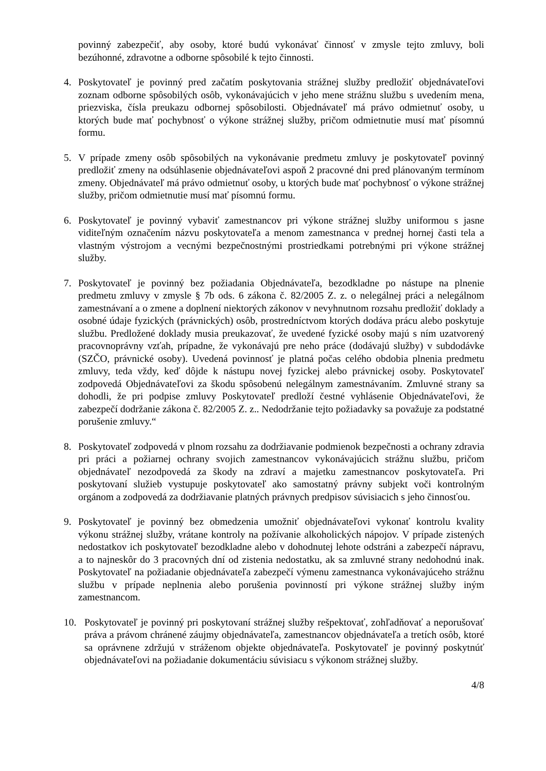povinný zabezpečiť, aby osoby, ktoré budú vykonávať činnosť v zmysle tejto zmluvy, boli bezúhonné, zdravotne a odborne spôsobilé k tejto činnosti.
4. Poskytovateľ je povinný pred začatím poskytovania strážnej služby predložiť objednávateľovi zoznam odborne spôsobilých osôb, vykonávajúcich v jeho mene strážnu službu s uvedením mena, priezviska, čísla preukazu odbornej spôsobilosti. Objednávateľ má právo odmietnuť osoby, u ktorých bude mať pochybnosť o výkone strážnej služby, pričom odmietnutie musí mať písomnú formu.
5. V prípade zmeny osôb spôsobilých na vykonávanie predmetu zmluvy je poskytovateľ povinný predložiť zmeny na odsúhlasenie objednávateľovi aspoň 2 pracovné dni pred plánovaným termínom zmeny. Objednávateľ má právo odmietnuť osoby, u ktorých bude mať pochybnosť o výkone strážnej služby, pričom odmietnutie musí mať písomnú formu.
6. Poskytovateľ je povinný vybaviť zamestnancov pri výkone strážnej služby uniformou s jasne viditeľným označením názvu poskytovateľa a menom zamestnanca v prednej hornej časti tela a vlastným výstrojom a vecnými bezpečnostnými prostriedkami potrebnými pri výkone strážnej služby.
7. Poskytovateľ je povinný bez požiadania Objednávateľa, bezodkladne po nástupe na plnenie predmetu zmluvy v zmysle § 7b ods. 6 zákona č. 82/2005 Z. z. o nelegálnej práci a nelegálnom zamestnávaní a o zmene a doplnení niektorých zákonov v nevyhnutnom rozsahu predložiť doklady a osobné údaje fyzických (právnických) osôb, prostredníctvom ktorých dodáva prácu alebo poskytuje službu. Predložené doklady musia preukazovať, že uvedené fyzické osoby majú s ním uzatvorený pracovnoprávny vzťah, prípadne, že vykonávajú pre neho práce (dodávajú služby) v subdodávke (SZČO, právnické osoby). Uvedená povinnosť je platná počas celého obdobia plnenia predmetu zmluvy, teda vždy, keď dôjde k nástupu novej fyzickej alebo právnickej osoby. Poskytovateľ zodpovedá Objednávateľovi za škodu spôsobenú nelegálnym zamestnávaním. Zmluvné strany sa dohodli, že pri podpise zmluvy Poskytovateľ predloží čestné vyhlásenie Objednávateľovi, že zabezpečí dodržanie zákona č. 82/2005 Z. z.. Nedodržanie tejto požiadavky sa považuje za podstatné porušenie zmluvy.“
8. Poskytovateľ zodpovedá v plnom rozsahu za dodržiavanie podmienok bezpečnosti a ochrany zdravia pri práci a požiarnej ochrany svojich zamestnancov vykonávajúcich strážnu službu, pričom objednávateľ nezodpovedá za škody na zdraví a majetku zamestnancov poskytovateľa. Pri poskytovaní služieb vystupuje poskytovateľ ako samostatný právny subjekt voči kontrolným orgánom a zodpovedá za dodržiavanie platných právnych predpisov súvisiacich s jeho činnosťou.
9. Poskytovateľ je povinný bez obmedzenia umožniť objednávateľovi vykonať kontrolu kvality výkonu strážnej služby, vrátane kontroly na požívanie alkoholických nápojov. V prípade zistených nedostatkov ich poskytovateľ bezodkladne alebo v dohodnutej lehote odstráni a zabezpečí nápravu, a to najneskôr do 3 pracovných dní od zistenia nedostatku, ak sa zmluvné strany nedohodnú inak. Poskytovateľ na požiadanie objednávateľa zabezpečí výmenu zamestnanca vykonávajúceho strážnu službu v prípade neplnenia alebo porušenia povinností pri výkone strážnej služby iným zamestnancom.
10. Poskytovateľ je povinný pri poskytovaní strážnej služby rešpektovať, zohľadňovať a neporušovať práva a právom chránené záujmy objednávateľa, zamestnancov objednávateľa a tretích osôb, ktoré sa oprávnene zdržujú v stráženom objekte objednávateľa. Poskytovateľ je povinný poskytnúť objednávateľovi na požiadanie dokumentáciu súvisiacu s výkonom strážnej služby.
4/8